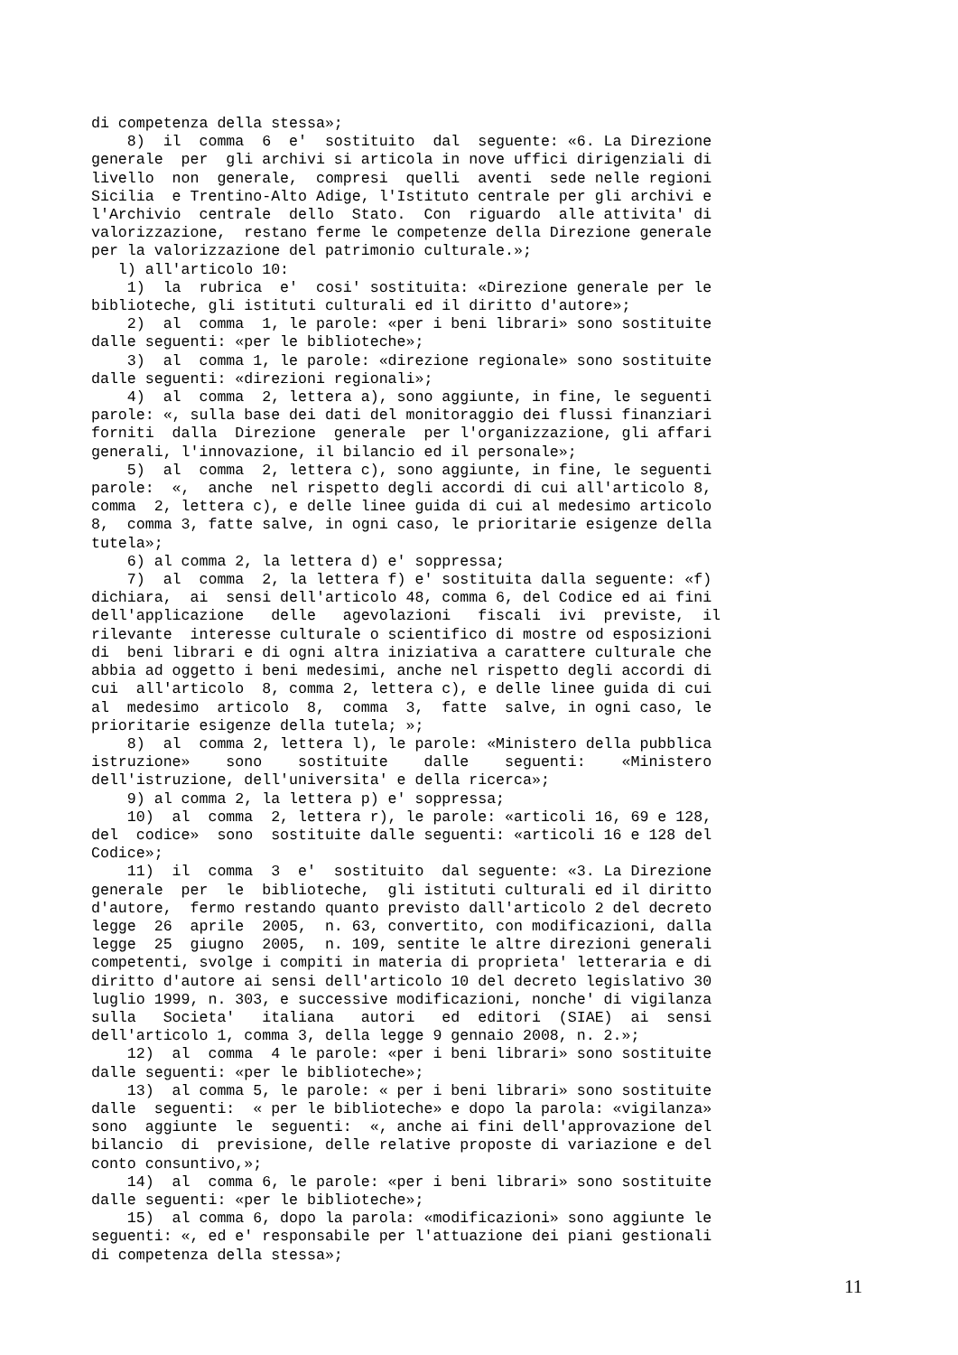di competenza della stessa»; 8) il comma 6 e' sostituito dal seguente: «6. La Direzione generale per gli archivi si articola in nove uffici dirigenziali di livello non generale, compresi quelli aventi sede nelle regioni Sicilia e Trentino-Alto Adige, l'Istituto centrale per gli archivi e l'Archivio centrale dello Stato. Con riguardo alle attivita' di valorizzazione, restano ferme le competenze della Direzione generale per la valorizzazione del patrimonio culturale.»; l) all'articolo 10: 1) la rubrica e' cosi' sostituita: «Direzione generale per le biblioteche, gli istituti culturali ed il diritto d'autore»; 2) al comma 1, le parole: «per i beni librari» sono sostituite dalle seguenti: «per le biblioteche»; 3) al comma 1, le parole: «direzione regionale» sono sostituite dalle seguenti: «direzioni regionali»; 4) al comma 2, lettera a), sono aggiunte, in fine, le seguenti parole: «, sulla base dei dati del monitoraggio dei flussi finanziari forniti dalla Direzione generale per l'organizzazione, gli affari generali, l'innovazione, il bilancio ed il personale»; 5) al comma 2, lettera c), sono aggiunte, in fine, le seguenti parole: «, anche nel rispetto degli accordi di cui all'articolo 8, comma 2, lettera c), e delle linee guida di cui al medesimo articolo 8, comma 3, fatte salve, in ogni caso, le prioritarie esigenze della tutela»; 6) al comma 2, la lettera d) e' soppressa; 7) al comma 2, la lettera f) e' sostituita dalla seguente: «f) dichiara, ai sensi dell'articolo 48, comma 6, del Codice ed ai fini dell'applicazione delle agevolazioni fiscali ivi previste, il rilevante interesse culturale o scientifico di mostre od esposizioni di beni librari e di ogni altra iniziativa a carattere culturale che abbia ad oggetto i beni medesimi, anche nel rispetto degli accordi di cui all'articolo 8, comma 2, lettera c), e delle linee guida di cui al medesimo articolo 8, comma 3, fatte salve, in ogni caso, le prioritarie esigenze della tutela; »; 8) al comma 2, lettera l), le parole: «Ministero della pubblica istruzione» sono sostituite dalle seguenti: «Ministero dell'istruzione, dell'universita' e della ricerca»; 9) al comma 2, la lettera p) e' soppressa; 10) al comma 2, lettera r), le parole: «articoli 16, 69 e 128, del codice» sono sostituite dalle seguenti: «articoli 16 e 128 del Codice»; 11) il comma 3 e' sostituito dal seguente: «3. La Direzione generale per le biblioteche, gli istituti culturali ed il diritto d'autore, fermo restando quanto previsto dall'articolo 2 del decreto legge 26 aprile 2005, n. 63, convertito, con modificazioni, dalla legge 25 giugno 2005, n. 109, sentite le altre direzioni generali competenti, svolge i compiti in materia di proprieta' letteraria e di diritto d'autore ai sensi dell'articolo 10 del decreto legislativo 30 luglio 1999, n. 303, e successive modificazioni, nonche' di vigilanza sulla Societa' italiana autori ed editori (SIAE) ai sensi dell'articolo 1, comma 3, della legge 9 gennaio 2008, n. 2.»; 12) al comma 4 le parole: «per i beni librari» sono sostituite dalle seguenti: «per le biblioteche»; 13) al comma 5, le parole: « per i beni librari» sono sostituite dalle seguenti: « per le biblioteche» e dopo la parola: «vigilanza» sono aggiunte le seguenti: «, anche ai fini dell'approvazione del bilancio di previsione, delle relative proposte di variazione e del conto consuntivo,»; 14) al comma 6, le parole: «per i beni librari» sono sostituite dalle seguenti: «per le biblioteche»; 15) al comma 6, dopo la parola: «modificazioni» sono aggiunte le seguenti: «, ed e' responsabile per l'attuazione dei piani gestionali di competenza della stessa»;
11